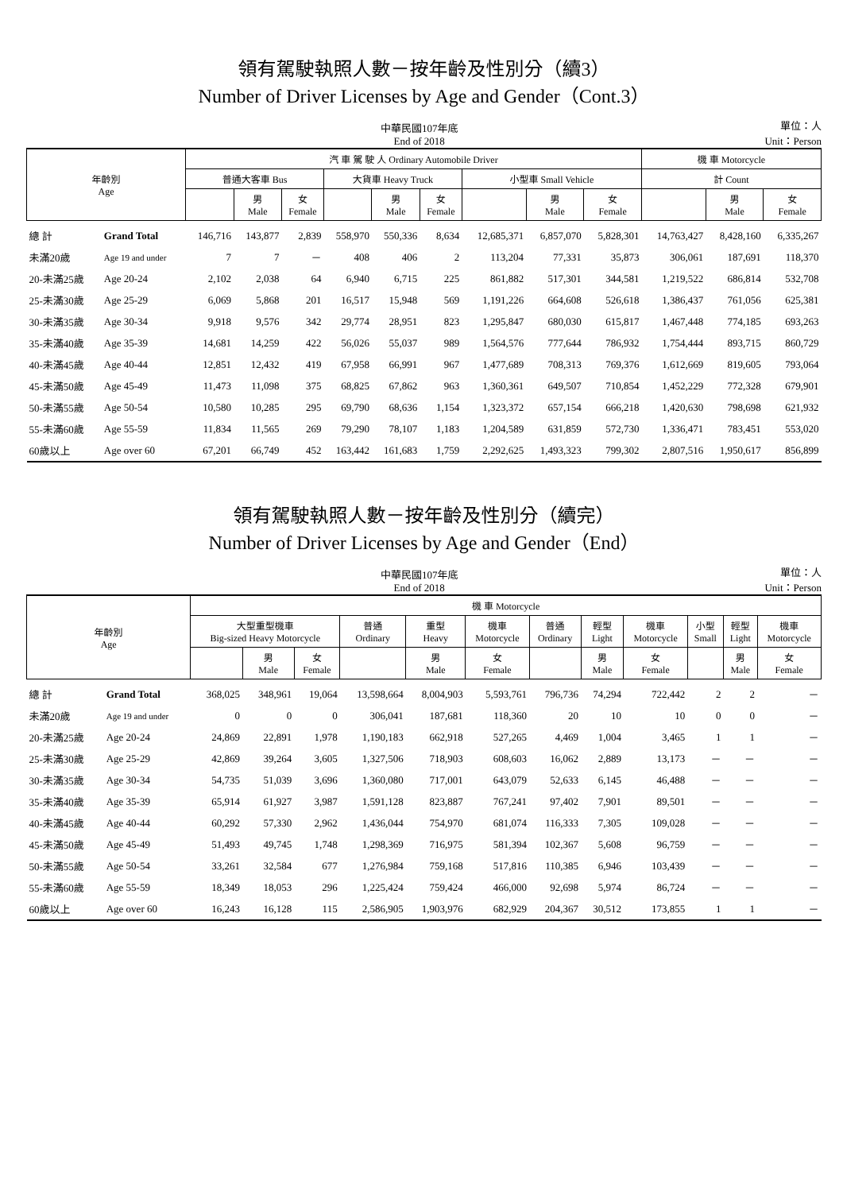領有駕駛執照人數－按年齡及性別分（續3）
Number of Driver Licenses by Age and Gender（Cont.3）
中華民國107年底
End of 2018
單位：人
Unit：Person
| 年齡別 Age | | 汽 車 駕 駛 人 Ordinary Automobile Driver | | | | | | | | | 機 車 Motorcycle | | |
| --- | --- | --- | --- | --- | --- | --- | --- | --- | --- | --- | --- | --- | --- |
| | | 普通大客車 Bus | | | 大貨車 Heavy Truck | | | 小型車 Small Vehicle | | | 計 Count | | |
| | | | 男 Male | 女 Female | | 男 Male | 女 Female | | 男 Male | 女 Female | | 男 Male | 女 Female |
| 總 計 | Grand Total | 146,716 | 143,877 | 2,839 | 558,970 | 550,336 | 8,634 | 12,685,371 | 6,857,070 | 5,828,301 | 14,763,427 | 8,428,160 | 6,335,267 |
| 未滿20歲 | Age 19 and under | 7 | 7 | － | 408 | 406 | 2 | 113,204 | 77,331 | 35,873 | 306,061 | 187,691 | 118,370 |
| 20-未滿25歲 | Age 20-24 | 2,102 | 2,038 | 64 | 6,940 | 6,715 | 225 | 861,882 | 517,301 | 344,581 | 1,219,522 | 686,814 | 532,708 |
| 25-未滿30歲 | Age 25-29 | 6,069 | 5,868 | 201 | 16,517 | 15,948 | 569 | 1,191,226 | 664,608 | 526,618 | 1,386,437 | 761,056 | 625,381 |
| 30-未滿35歲 | Age 30-34 | 9,918 | 9,576 | 342 | 29,774 | 28,951 | 823 | 1,295,847 | 680,030 | 615,817 | 1,467,448 | 774,185 | 693,263 |
| 35-未滿40歲 | Age 35-39 | 14,681 | 14,259 | 422 | 56,026 | 55,037 | 989 | 1,564,576 | 777,644 | 786,932 | 1,754,444 | 893,715 | 860,729 |
| 40-未滿45歲 | Age 40-44 | 12,851 | 12,432 | 419 | 67,958 | 66,991 | 967 | 1,477,689 | 708,313 | 769,376 | 1,612,669 | 819,605 | 793,064 |
| 45-未滿50歲 | Age 45-49 | 11,473 | 11,098 | 375 | 68,825 | 67,862 | 963 | 1,360,361 | 649,507 | 710,854 | 1,452,229 | 772,328 | 679,901 |
| 50-未滿55歲 | Age 50-54 | 10,580 | 10,285 | 295 | 69,790 | 68,636 | 1,154 | 1,323,372 | 657,154 | 666,218 | 1,420,630 | 798,698 | 621,932 |
| 55-未滿60歲 | Age 55-59 | 11,834 | 11,565 | 269 | 79,290 | 78,107 | 1,183 | 1,204,589 | 631,859 | 572,730 | 1,336,471 | 783,451 | 553,020 |
| 60歲以上 | Age over 60 | 67,201 | 66,749 | 452 | 163,442 | 161,683 | 1,759 | 2,292,625 | 1,493,323 | 799,302 | 2,807,516 | 1,950,617 | 856,899 |
領有駕駛執照人數－按年齡及性別分（續完）
Number of Driver Licenses by Age and Gender（End）
中華民國107年底
End of 2018
單位：人
Unit：Person
| 年齡別 Age | | 機 車 Motorcycle | | | | | | | | | | | |
| --- | --- | --- | --- | --- | --- | --- | --- | --- | --- | --- | --- | --- | --- |
| | | 大型重型機車 Big-sized Heavy Motorcycle | | | 普通 Ordinary | 重型 Heavy | 機車 Motorcycle | 普通 Ordinary | 輕型 Light | 機車 Motorcycle | 小型 Small | 輕型 Light | 機車 Motorcycle |
| | | | 男 Male | 女 Female | | 男 Male | 女 Female | | 男 Male | 女 Female | | 男 Male | 女 Female |
| 總 計 | Grand Total | 368,025 | 348,961 | 19,064 | 13,598,664 | 8,004,903 | 5,593,761 | 796,736 | 74,294 | 722,442 | 2 | 2 | － |
| 未滿20歲 | Age 19 and under | 0 | 0 | 0 | 306,041 | 187,681 | 118,360 | 20 | 10 | 10 | 0 | 0 | － |
| 20-未滿25歲 | Age 20-24 | 24,869 | 22,891 | 1,978 | 1,190,183 | 662,918 | 527,265 | 4,469 | 1,004 | 3,465 | 1 | 1 | － |
| 25-未滿30歲 | Age 25-29 | 42,869 | 39,264 | 3,605 | 1,327,506 | 718,903 | 608,603 | 16,062 | 2,889 | 13,173 | － | － | － |
| 30-未滿35歲 | Age 30-34 | 54,735 | 51,039 | 3,696 | 1,360,080 | 717,001 | 643,079 | 52,633 | 6,145 | 46,488 | － | － | － |
| 35-未滿40歲 | Age 35-39 | 65,914 | 61,927 | 3,987 | 1,591,128 | 823,887 | 767,241 | 97,402 | 7,901 | 89,501 | － | － | － |
| 40-未滿45歲 | Age 40-44 | 60,292 | 57,330 | 2,962 | 1,436,044 | 754,970 | 681,074 | 116,333 | 7,305 | 109,028 | － | － | － |
| 45-未滿50歲 | Age 45-49 | 51,493 | 49,745 | 1,748 | 1,298,369 | 716,975 | 581,394 | 102,367 | 5,608 | 96,759 | － | － | － |
| 50-未滿55歲 | Age 50-54 | 33,261 | 32,584 | 677 | 1,276,984 | 759,168 | 517,816 | 110,385 | 6,946 | 103,439 | － | － | － |
| 55-未滿60歲 | Age 55-59 | 18,349 | 18,053 | 296 | 1,225,424 | 759,424 | 466,000 | 92,698 | 5,974 | 86,724 | － | － | － |
| 60歲以上 | Age over 60 | 16,243 | 16,128 | 115 | 2,586,905 | 1,903,976 | 682,929 | 204,367 | 30,512 | 173,855 | 1 | 1 | － |